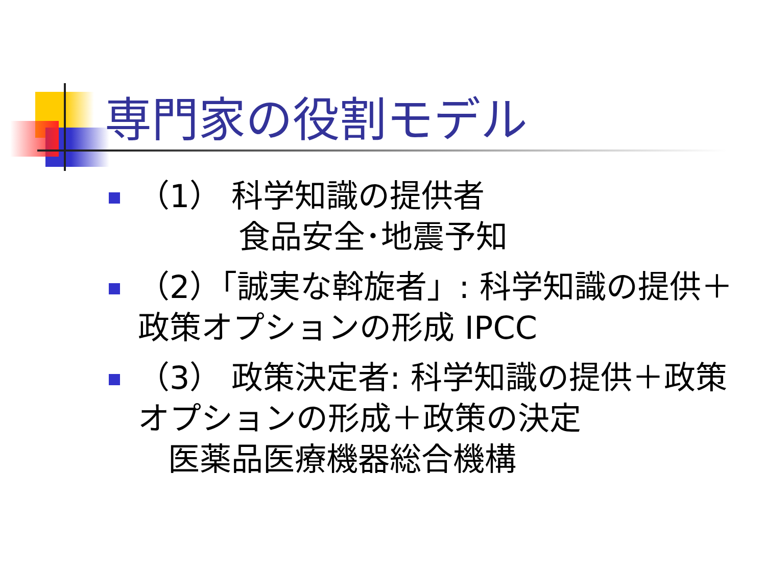専門家の役割モデル
（1） 科学知識の提供者
食品安全･地震予知
（2）「誠実な斡旋者」: 科学知識の提供＋政策オプションの形成 IPCC
（3） 政策決定者: 科学知識の提供＋政策オプションの形成＋政策の決定
医薬品医療機器総合機構